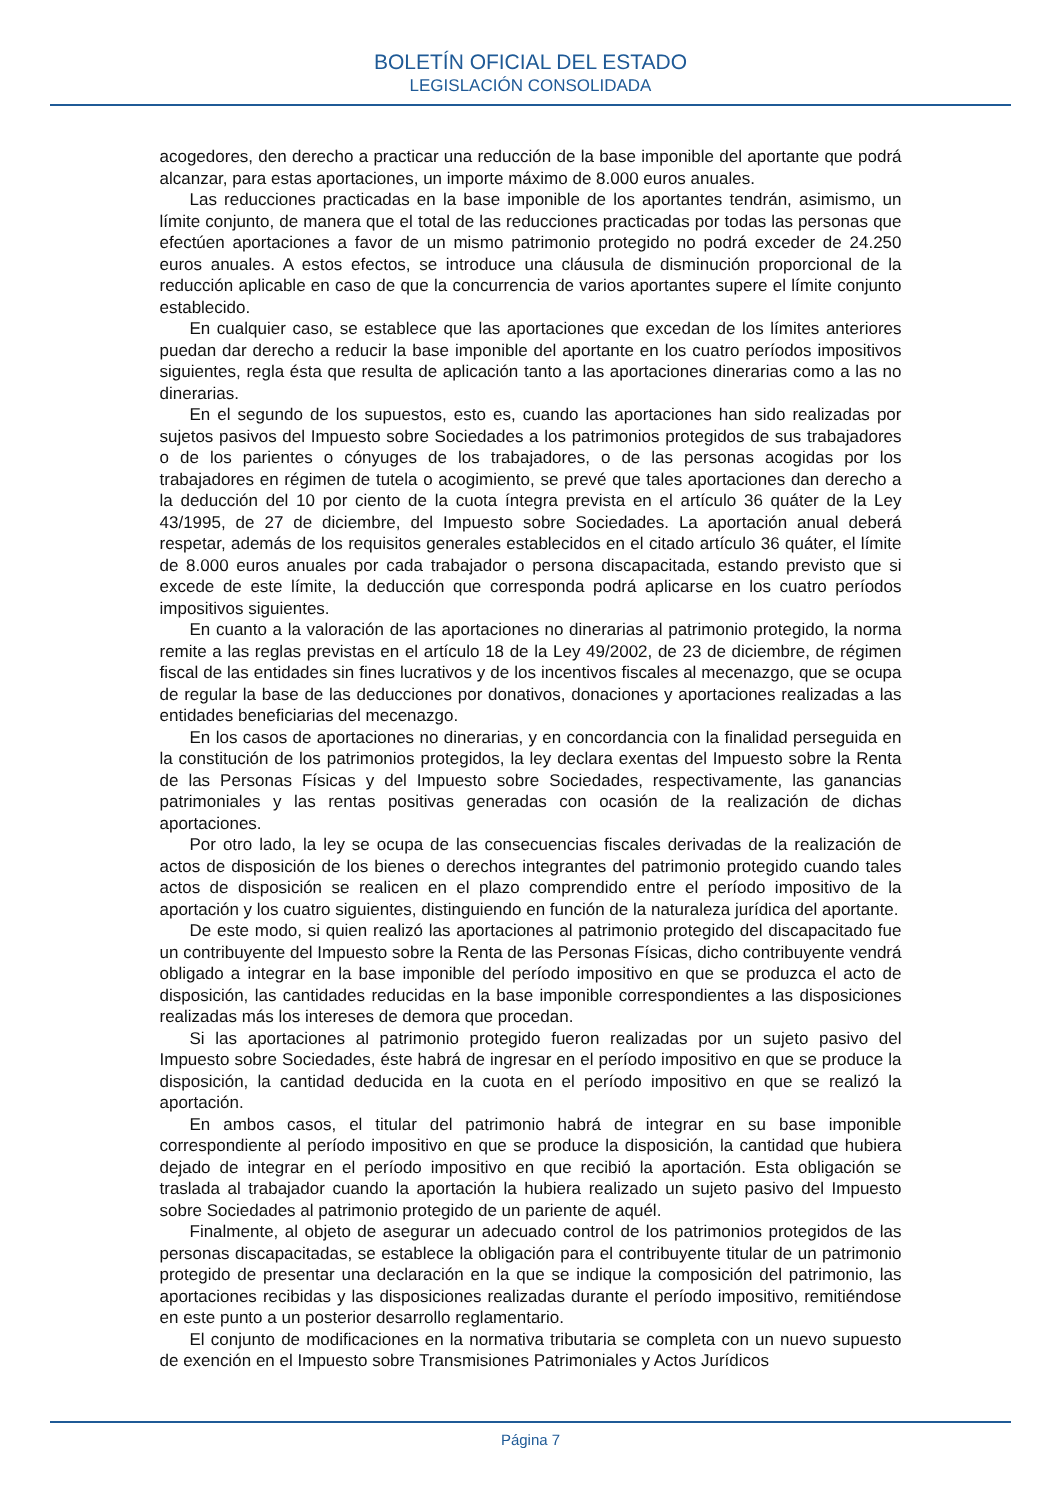BOLETÍN OFICIAL DEL ESTADO
LEGISLACIÓN CONSOLIDADA
acogedores, den derecho a practicar una reducción de la base imponible del aportante que podrá alcanzar, para estas aportaciones, un importe máximo de 8.000 euros anuales.
Las reducciones practicadas en la base imponible de los aportantes tendrán, asimismo, un límite conjunto, de manera que el total de las reducciones practicadas por todas las personas que efectúen aportaciones a favor de un mismo patrimonio protegido no podrá exceder de 24.250 euros anuales. A estos efectos, se introduce una cláusula de disminución proporcional de la reducción aplicable en caso de que la concurrencia de varios aportantes supere el límite conjunto establecido.
En cualquier caso, se establece que las aportaciones que excedan de los límites anteriores puedan dar derecho a reducir la base imponible del aportante en los cuatro períodos impositivos siguientes, regla ésta que resulta de aplicación tanto a las aportaciones dinerarias como a las no dinerarias.
En el segundo de los supuestos, esto es, cuando las aportaciones han sido realizadas por sujetos pasivos del Impuesto sobre Sociedades a los patrimonios protegidos de sus trabajadores o de los parientes o cónyuges de los trabajadores, o de las personas acogidas por los trabajadores en régimen de tutela o acogimiento, se prevé que tales aportaciones dan derecho a la deducción del 10 por ciento de la cuota íntegra prevista en el artículo 36 quáter de la Ley 43/1995, de 27 de diciembre, del Impuesto sobre Sociedades. La aportación anual deberá respetar, además de los requisitos generales establecidos en el citado artículo 36 quáter, el límite de 8.000 euros anuales por cada trabajador o persona discapacitada, estando previsto que si excede de este límite, la deducción que corresponda podrá aplicarse en los cuatro períodos impositivos siguientes.
En cuanto a la valoración de las aportaciones no dinerarias al patrimonio protegido, la norma remite a las reglas previstas en el artículo 18 de la Ley 49/2002, de 23 de diciembre, de régimen fiscal de las entidades sin fines lucrativos y de los incentivos fiscales al mecenazgo, que se ocupa de regular la base de las deducciones por donativos, donaciones y aportaciones realizadas a las entidades beneficiarias del mecenazgo.
En los casos de aportaciones no dinerarias, y en concordancia con la finalidad perseguida en la constitución de los patrimonios protegidos, la ley declara exentas del Impuesto sobre la Renta de las Personas Físicas y del Impuesto sobre Sociedades, respectivamente, las ganancias patrimoniales y las rentas positivas generadas con ocasión de la realización de dichas aportaciones.
Por otro lado, la ley se ocupa de las consecuencias fiscales derivadas de la realización de actos de disposición de los bienes o derechos integrantes del patrimonio protegido cuando tales actos de disposición se realicen en el plazo comprendido entre el período impositivo de la aportación y los cuatro siguientes, distinguiendo en función de la naturaleza jurídica del aportante.
De este modo, si quien realizó las aportaciones al patrimonio protegido del discapacitado fue un contribuyente del Impuesto sobre la Renta de las Personas Físicas, dicho contribuyente vendrá obligado a integrar en la base imponible del período impositivo en que se produzca el acto de disposición, las cantidades reducidas en la base imponible correspondientes a las disposiciones realizadas más los intereses de demora que procedan.
Si las aportaciones al patrimonio protegido fueron realizadas por un sujeto pasivo del Impuesto sobre Sociedades, éste habrá de ingresar en el período impositivo en que se produce la disposición, la cantidad deducida en la cuota en el período impositivo en que se realizó la aportación.
En ambos casos, el titular del patrimonio habrá de integrar en su base imponible correspondiente al período impositivo en que se produce la disposición, la cantidad que hubiera dejado de integrar en el período impositivo en que recibió la aportación. Esta obligación se traslada al trabajador cuando la aportación la hubiera realizado un sujeto pasivo del Impuesto sobre Sociedades al patrimonio protegido de un pariente de aquél.
Finalmente, al objeto de asegurar un adecuado control de los patrimonios protegidos de las personas discapacitadas, se establece la obligación para el contribuyente titular de un patrimonio protegido de presentar una declaración en la que se indique la composición del patrimonio, las aportaciones recibidas y las disposiciones realizadas durante el período impositivo, remitiéndose en este punto a un posterior desarrollo reglamentario.
El conjunto de modificaciones en la normativa tributaria se completa con un nuevo supuesto de exención en el Impuesto sobre Transmisiones Patrimoniales y Actos Jurídicos
Página 7